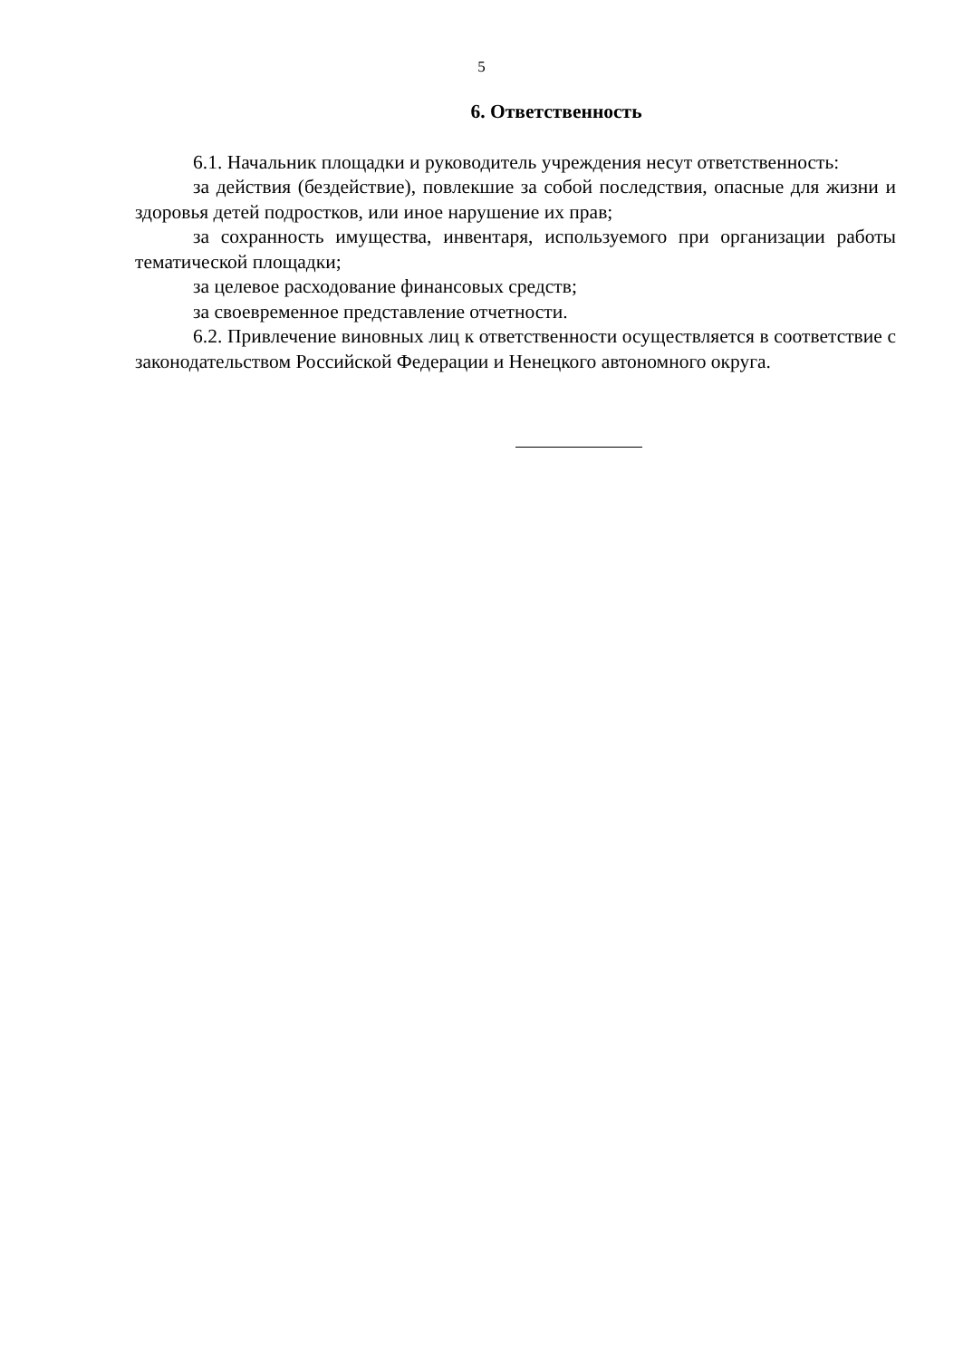5
6. Ответственность
6.1. Начальник площадки и руководитель учреждения несут ответственность:
за действия (бездействие), повлекшие за собой последствия, опасные для жизни и здоровья детей подростков, или иное нарушение их прав;
за сохранность имущества, инвентаря, используемого при организации работы тематической площадки;
за целевое расходование финансовых средств;
за своевременное представление отчетности.
6.2. Привлечение виновных лиц к ответственности осуществляется в соответствие с законодательством Российской Федерации и Ненецкого автономного округа.